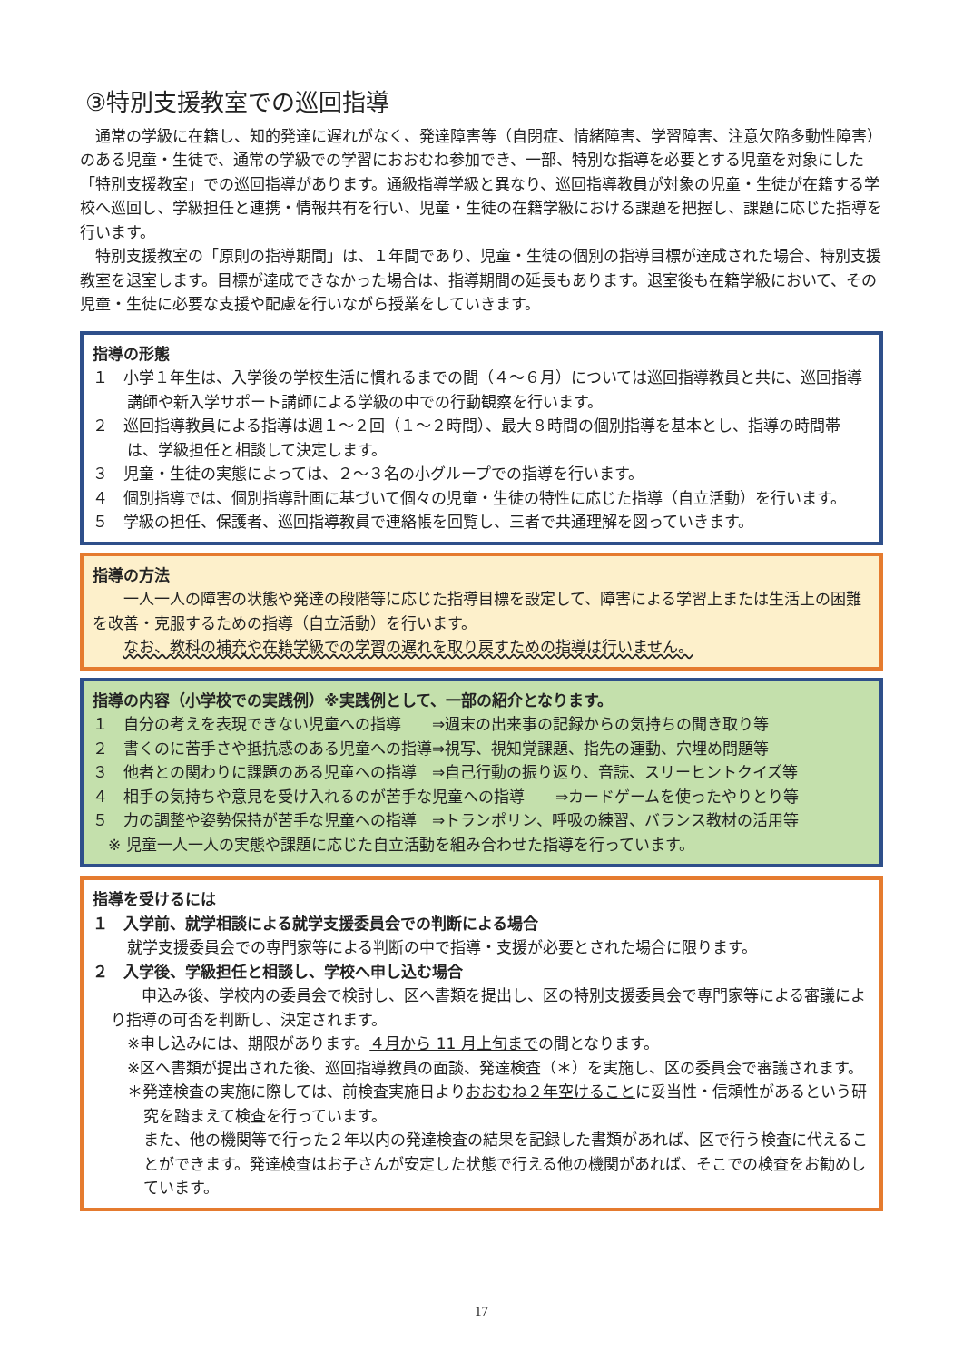③特別支援教室での巡回指導
通常の学級に在籍し、知的発達に遅れがなく、発達障害等（自閉症、情緒障害、学習障害、注意欠陥多動性障害）のある児童・生徒で、通常の学級での学習におおむね参加でき、一部、特別な指導を必要とする児童を対象にした「特別支援教室」での巡回指導があります。通級指導学級と異なり、巡回指導教員が対象の児童・生徒が在籍する学校へ巡回し、学級担任と連携・情報共有を行い、児童・生徒の在籍学級における課題を把握し、課題に応じた指導を行います。
特別支援教室の「原則の指導期間」は、１年間であり、児童・生徒の個別の指導目標が達成された場合、特別支援教室を退室します。目標が達成できなかった場合は、指導期間の延長もあります。退室後も在籍学級において、その児童・生徒に必要な支援や配慮を行いながら授業をしていきます。
指導の形態
１　小学１年生は、入学後の学校生活に慣れるまでの間（４〜６月）については巡回指導教員と共に、巡回指導講師や新入学サポート講師による学級の中での行動観察を行います。
２　巡回指導教員による指導は週１〜２回（１〜２時間）、最大８時間の個別指導を基本とし、指導の時間帯は、学級担任と相談して決定します。
３　児童・生徒の実態によっては、２〜３名の小グループでの指導を行います。
４　個別指導では、個別指導計画に基づいて個々の児童・生徒の特性に応じた指導（自立活動）を行います。
５　学級の担任、保護者、巡回指導教員で連絡帳を回覧し、三者で共通理解を図っていきます。
指導の方法
　一人一人の障害の状態や発達の段階等に応じた指導目標を設定して、障害による学習上または生活上の困難を改善・克服するための指導（自立活動）を行います。
　なお、教科の補充や在籍学級での学習の遅れを取り戻すための指導は行いません。
指導の内容（小学校での実践例）※実践例として、一部の紹介となります。
１　自分の考えを表現できない児童への指導　　⇒週末の出来事の記録からの気持ちの聞き取り等
２　書くのに苦手さや抵抗感のある児童への指導⇒視写、視知覚課題、指先の運動、穴埋め問題等
３　他者との関わりに課題のある児童への指導　⇒自己行動の振り返り、音読、スリーヒントクイズ等
４　相手の気持ちや意見を受け入れるのが苦手な児童への指導　　⇒カードゲームを使ったやりとり等
５　力の調整や姿勢保持が苦手な児童への指導　⇒トランポリン、呼吸の練習、バランス教材の活用等
　※ 児童一人一人の実態や課題に応じた自立活動を組み合わせた指導を行っています。
指導を受けるには
１　入学前、就学相談による就学支援委員会での判断による場合
就学支援委員会での専門家等による判断の中で指導・支援が必要とされた場合に限ります。
２　入学後、学級担任と相談し、学校へ申し込む場合
　申込み後、学校内の委員会で検討し、区へ書類を提出し、区の特別支援委員会で専門家等による審議により指導の可否を判断し、決定されます。
※申し込みには、期限があります。４月から 11 月上旬までの間となります。
※区へ書類が提出された後、巡回指導教員の面談、発達検査（＊）を実施し、区の委員会で審議されます。
＊発達検査の実施に際しては、前検査実施日よりおおむね２年空けることに妥当性・信頼性があるという研究を踏まえて検査を行っています。
また、他の機関等で行った２年以内の発達検査の結果を記録した書類があれば、区で行う検査に代えることができます。発達検査はお子さんが安定した状態で行える他の機関があれば、そこでの検査をお勧めしています。
17